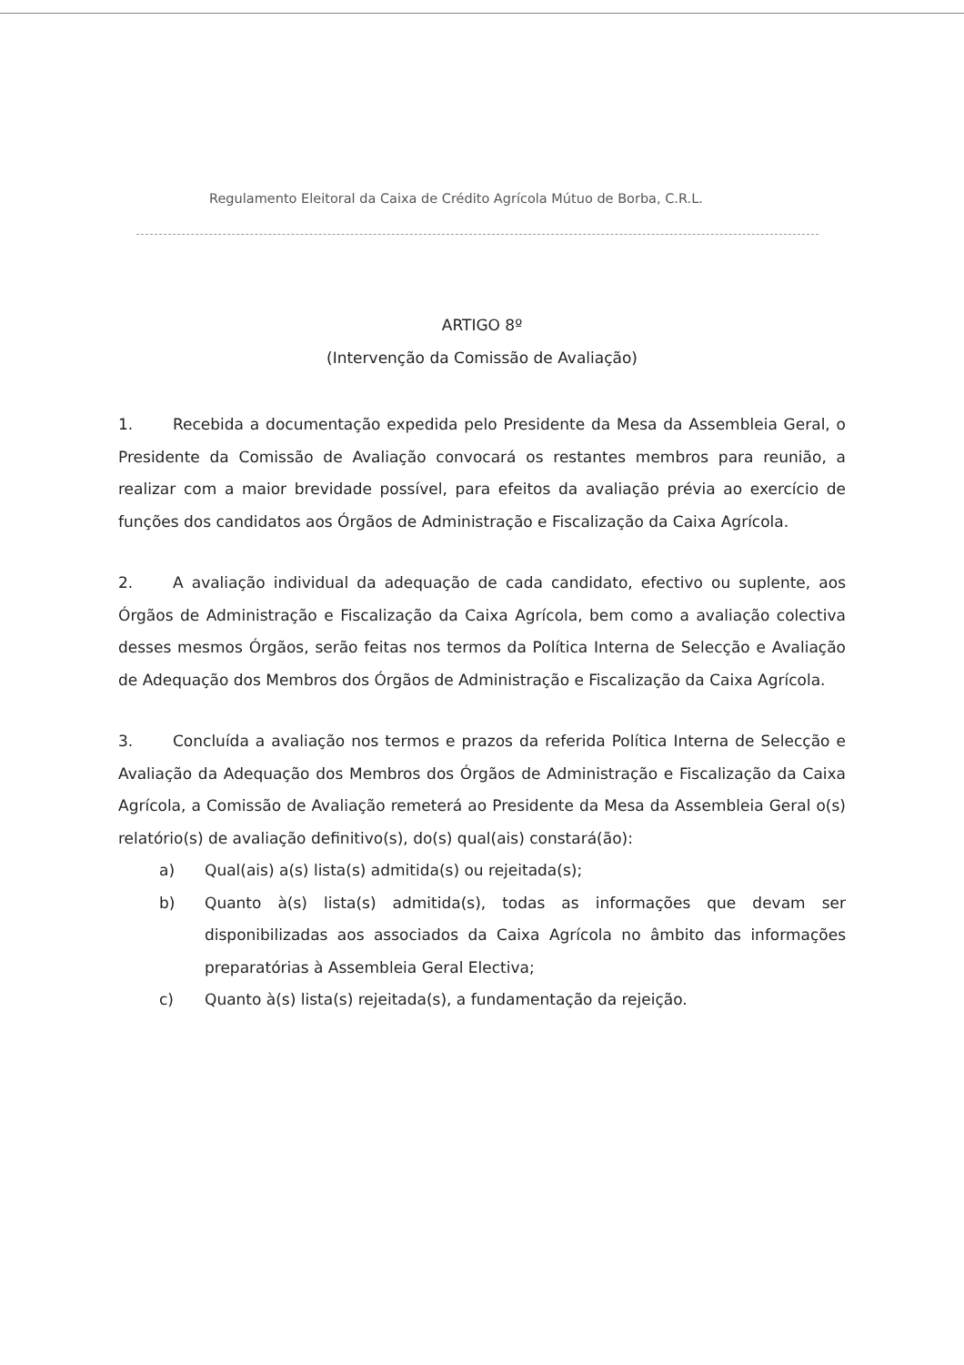Regulamento Eleitoral da Caixa de Crédito Agrícola Mútuo de Borba, C.R.L.
ARTIGO 8º
(Intervenção da Comissão de Avaliação)
1. Recebida a documentação expedida pelo Presidente da Mesa da Assembleia Geral, o Presidente da Comissão de Avaliação convocará os restantes membros para reunião, a realizar com a maior brevidade possível, para efeitos da avaliação prévia ao exercício de funções dos candidatos aos Órgãos de Administração e Fiscalização da Caixa Agrícola.
2. A avaliação individual da adequação de cada candidato, efectivo ou suplente, aos Órgãos de Administração e Fiscalização da Caixa Agrícola, bem como a avaliação colectiva desses mesmos Órgãos, serão feitas nos termos da Política Interna de Selecção e Avaliação de Adequação dos Membros dos Órgãos de Administração e Fiscalização da Caixa Agrícola.
3. Concluída a avaliação nos termos e prazos da referida Política Interna de Selecção e Avaliação da Adequação dos Membros dos Órgãos de Administração e Fiscalização da Caixa Agrícola, a Comissão de Avaliação remeterá ao Presidente da Mesa da Assembleia Geral o(s) relatório(s) de avaliação definitivo(s), do(s) qual(ais) constará(ão):
a) Qual(ais) a(s) lista(s) admitida(s) ou rejeitada(s);
b) Quanto à(s) lista(s) admitida(s), todas as informações que devam ser disponibilizadas aos associados da Caixa Agrícola no âmbito das informações preparatórias à Assembleia Geral Electiva;
c) Quanto à(s) lista(s) rejeitada(s), a fundamentação da rejeição.